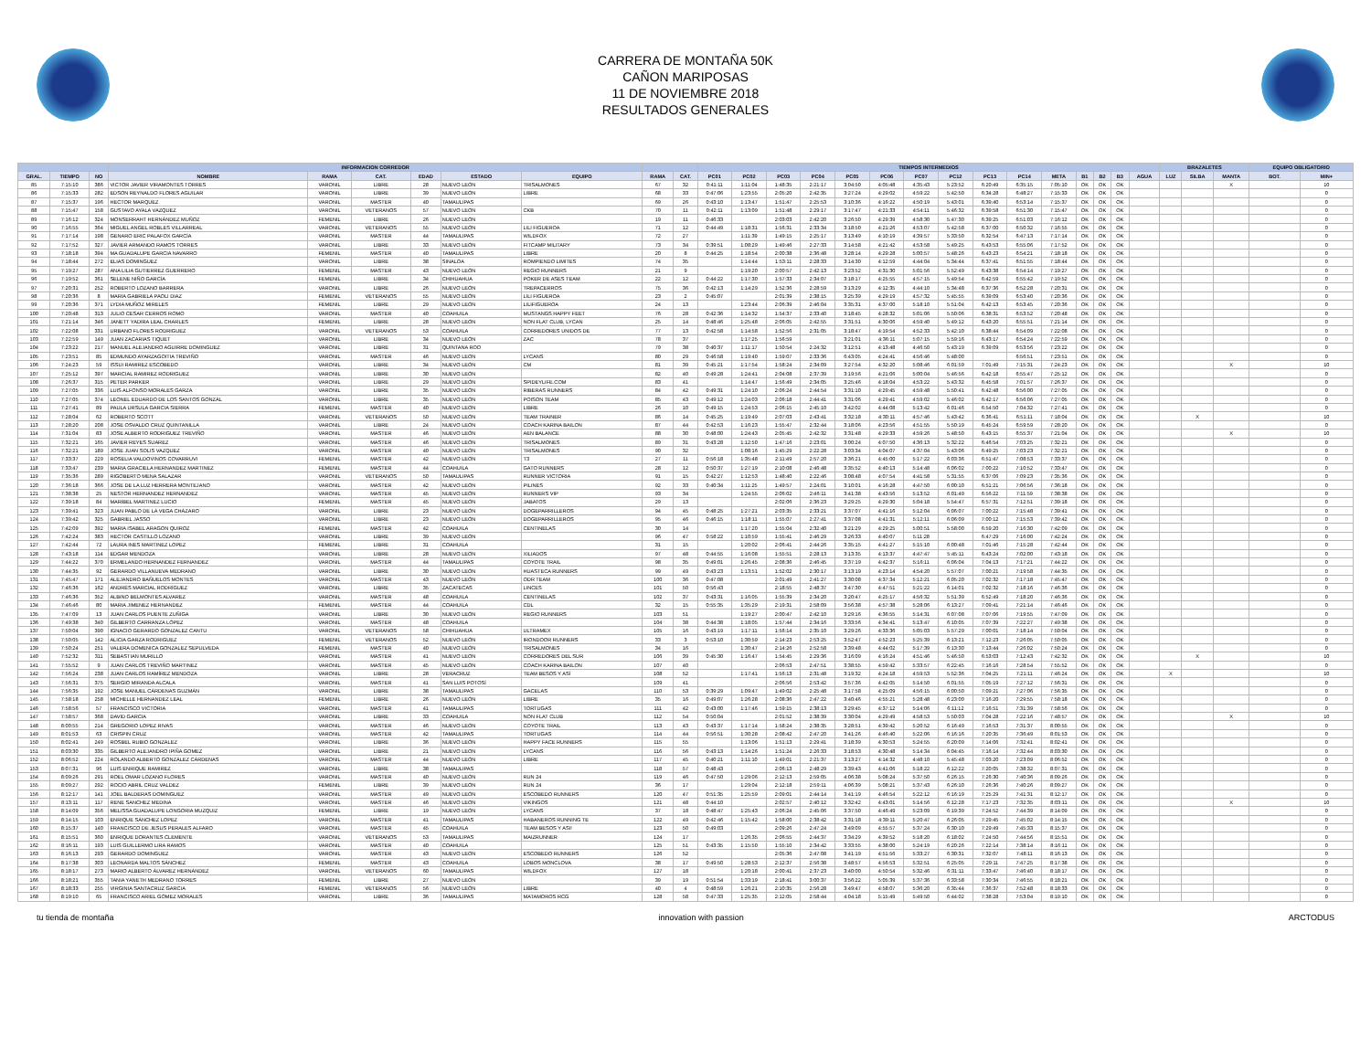CARRERA DE MONTAÑA 50K
CAÑON MARIPOSAS
11 DE NOVIEMBRE 2018
RESULTADOS GENERALES
| | | | INFORMACION CORREDOR | | | | | | | | TIEMPOS INTERMEDIOS | | | | | | | | | | | | | | | BRAZALETES | | | EQUIPO OBLIGATORIO | |
| --- | --- | --- | --- | --- | --- | --- | --- | --- | --- | --- | --- | --- | --- | --- | --- | --- | --- | --- | --- | --- | --- | --- | --- | --- | --- | --- | --- | --- | --- | --- |
| GRAL. | TIEMPO | NO | NOMBRE | RAMA | CAT. | EDAD | ESTADO | EQUIPO | RAMA | CAT. | PC01 | PC02 | PC03 | PC04 | PC05 | PC06 | PC07 | PC12 | PC13 | PC14 | META | B1 | B2 | B3 | AGUA | LUZ | SILBA | MANTA | BOT. | MIN+ |
| 85 | 7:15:10 | 386 | VICTOR JAVIER VIRAMONTES TORRES | VARONIL | LIBRE | 28 | NUEVO LEÓN | TRISALMONES | 67 | 32 | 0:41:11 | 1:11:04 | 1:48:35 | 2:21:17 | 3:04:50 | 4:05:48 | 4:35:43 | 5:23:52 | 6:20:49 | 6:35:15 | 7:05:10 | OK | OK | OK | | | | X | | 10 |
| 86 | 7:15:33 | 282 | EDSON REYNALDO FLORES AGUILAR | VARONIL | LIBRE | 39 | NUEVO LEÓN | LIBRE | 68 | 33 | 0:47:06 | 1:23:55 | 2:05:20 | 2:42:35 | 3:27:24 | 4:29:02 | 4:59:22 | 5:42:50 | 6:34:28 | 6:48:27 | 7:15:33 | OK | OK | OK | | | | | | 0 |
| 87 | 7:15:37 | 196 | HECTOR MARQUEZ | VARONIL | MASTER | 40 | TAMAULIPAS | | 69 | 26 | 0:43:10 | 1:13:47 | 1:51:47 | 2:25:53 | 3:10:36 | 4:16:22 | 4:50:19 | 5:43:01 | 6:39:40 | 6:53:14 | 7:15:37 | OK | OK | OK | | | | | | 0 |
| 88 | 7:15:47 | 158 | GUSTAVO AYALA VAZQUEZ | VARONIL | VETERANOS | 57 | NUEVO LEÓN | CKB | 70 | 11 | 0:42:11 | 1:13:09 | 1:51:48 | 2:29:17 | 3:17:47 | 4:21:33 | 4:54:11 | 5:46:32 | 6:39:58 | 6:51:30 | 7:15:47 | OK | OK | OK | | | | | | 0 |
| 89 | 7:16:12 | 324 | MONSERRAHT HERNÁNDEZ MUÑOZ | FEMENIL | LIBRE | 26 | NUEVO LEÓN | | 19 | 11 | 0:46:33 | | 2:03:03 | 2:42:20 | 3:26:50 | 4:29:39 | 4:58:30 | 5:47:30 | 6:39:25 | 6:51:03 | 7:16:12 | OK | OK | OK | | | | | | 0 |
| 90 | 7:16:55 | 364 | MIGUEL ANGEL ROBLES VILLARREAL | VARONIL | VETERANOS | 55 | NUEVO LEÓN | LILI FIGUEROA | 71 | 12 | 0:44:49 | 1:18:31 | 1:56:31 | 2:33:34 | 3:18:50 | 4:21:26 | 4:53:07 | 5:42:58 | 6:37:00 | 6:50:32 | 7:16:55 | OK | OK | OK | | | | | | 0 |
| 91 | 7:17:14 | 198 | GENARO ERIC PALAFOX GARCÍA | VARONIL | MASTER | 44 | TAMAULIPAS | WILDFOX | 72 | 27 | | 1:11:39 | 1:49:15 | 2:25:17 | 3:13:49 | 4:10:19 | 4:39:57 | 5:33:50 | 6:32:54 | 6:47:13 | 7:17:14 | OK | OK | OK | | | | | | 0 |
| 92 | 7:17:52 | 327 | JAVIER ARMANDO RAMOS TORRES | VARONIL | LIBRE | 33 | NUEVO LEÓN | FITCAMP MILITARY | 73 | 34 | 0:39:51 | 1:08:29 | 1:49:46 | 2:27:33 | 3:14:58 | 4:21:42 | 4:53:58 | 5:49:25 | 6:43:53 | 6:55:06 | 7:17:52 | OK | OK | OK | | | | | | 0 |
| 93 | 7:18:18 | 394 | MA GUADALUPE GARCIA NAVARRO | FEMENIL | MASTER | 40 | TAMAULIPAS | LIBRE | 20 | 8 | 0:44:25 | 1:18:54 | 2:00:38 | 2:36:48 | 3:28:14 | 4:29:28 | 5:00:57 | 5:48:26 | 6:43:23 | 6:54:21 | 7:18:18 | OK | OK | OK | | | | | | 0 |
| 94 | 7:18:44 | 272 | ELIAS DOMINGUEZ | VARONIL | LIBRE | 38 | SINALOA | ROMPIENDO LIMITES | 74 | 35 | | 1:14:44 | 1:53:11 | 2:28:33 | 3:14:30 | 4:12:59 | 4:44:04 | 5:34:44 | 6:37:41 | 6:51:55 | 7:18:44 | OK | OK | OK | | | | | | 0 |
| 95 | 7:19:27 | 287 | ANA LILIA GUTIERREZ GUERRERO | FEMENIL | MASTER | 43 | NUEVO LEÓN | REGIO RUNNERS | 21 | 9 | | 1:19:20 | 2:00:57 | 2:42:13 | 3:23:52 | 4:31:30 | 5:01:56 | 5:52:49 | 6:43:38 | 6:54:14 | 7:19:27 | OK | OK | OK | | | | | | 0 |
| 96 | 7:19:52 | 361 | SELENE NIÑO GARCÍA | FEMENIL | LIBRE | 34 | CHIHUAHUA | POKER DE ASES TEAM | 22 | 12 | 0:44:22 | 1:17:30 | 1:57:33 | 2:34:07 | 3:18:17 | 4:25:55 | 4:57:15 | 5:49:54 | 6:42:59 | 6:55:42 | 7:19:52 | OK | OK | OK | | | | | | 0 |
| 97 | 7:20:31 | 252 | ROBERTO LOZANO BARRERA | VARONIL | LIBRE | 26 | NUEVO LEÓN | TREPACERROS | 75 | 36 | 0:42:13 | 1:14:29 | 1:52:36 | 2:28:59 | 3:13:29 | 4:12:35 | 4:44:10 | 5:34:48 | 6:37:36 | 6:52:28 | 7:20:31 | OK | OK | OK | | | | | | 0 |
| 98 | 7:20:36 | 8 | MARIA GABRIELA PAOLI DIAZ | FEMENIL | VETERANOS | 55 | NUEVO LEÓN | LILI FIGUEROA | 23 | 2 | 0:45:07 | | 2:01:39 | 2:38:15 | 3:25:39 | 4:29:19 | 4:57:32 | 5:45:55 | 6:39:09 | 6:53:40 | 7:20:36 | OK | OK | OK | | | | | | 0 |
| 99 | 7:20:36 | 371 | LYDIA MUÑOZ MIRELES | FEMENIL | LIBRE | 29 | NUEVO LEÓN | LILIFIGUEROA | 24 | 13 | | 1:23:44 | 2:06:39 | 2:46:04 | 3:35:31 | 4:37:00 | 5:18:10 | 5:51:04 | 6:42:13 | 6:53:45 | 7:20:36 | OK | OK | OK | | | | | | 0 |
| 100 | 7:20:48 | 313 | JULIO CESAR CERROS ROMO | VARONIL | MASTER | 40 | COAHUILA | MUSTANGS HAPPY FEET | 76 | 28 | 0:42:36 | 1:14:32 | 1:54:37 | 2:33:40 | 3:18:45 | 4:28:32 | 5:01:06 | 5:50:06 | 6:38:31 | 6:53:52 | 7:20:48 | OK | OK | OK | | | | | | 0 |
| 101 | 7:21:14 | 346 | JANETT YADIRA LEAL CHARLES | FEMENIL | LIBRE | 28 | NUEVO LEÓN | NON FLAT CLUB, LYCAN | 25 | 14 | 0:48:46 | 1:25:48 | 2:06:05 | 2:42:55 | 3:31:51 | 4:30:06 | 4:59:40 | 5:49:12 | 6:43:20 | 6:55:51 | 7:21:14 | OK | OK | OK | | | | | | 0 |
| 102 | 7:22:08 | 331 | URBANO FLORES RODRIGUEZ | VARONIL | VETERANOS | 53 | COAHUILA | CORREDORES UNIDOS DE | 77 | 13 | 0:42:58 | 1:14:58 | 1:52:56 | 2:31:05 | 3:18:47 | 4:19:54 | 4:52:33 | 5:42:10 | 6:38:44 | 6:54:09 | 7:22:08 | OK | OK | OK | | | | | | 0 |
| 103 | 7:22:59 | 149 | JUAN ZACARIAS TIQUET | VARONIL | LIBRE | 34 | NUEVO LEÓN | ZAC | 78 | 37 | | 1:17:25 | 1:56:59 | | 3:21:01 | 4:36:11 | 5:07:15 | 5:59:16 | 6:43:17 | 6:54:24 | 7:22:59 | OK | OK | OK | | | | | | 0 |
| 104 | 7:23:22 | 217 | MANUEL ALEJANDRO AGUIRRE DOMINGUEZ | VARONIL | LIBRE | 31 | QUINTANA ROO | | 79 | 38 | 0:40:37 | 1:11:17 | 1:50:54 | 2:24:32 | 3:12:51 | 4:13:48 | 4:46:50 | 5:43:19 | 6:39:09 | 6:53:56 | 7:23:22 | OK | OK | OK | | | | | | 0 |
| 105 | 7:23:51 | 85 | EDMUNDO AYARZAGOITIA TREVIÑO | VARONIL | MASTER | 46 | NUEVO LEÓN | LYCANS | 80 | 29 | 0:46:58 | 1:19:40 | 1:59:07 | 2:33:36 | 6:43:05 | 4:24:41 | 4:56:46 | 5:48:00 | | 6:56:51 | 7:23:51 | OK | OK | OK | | | | | | 0 |
| 106 | 7:24:23 | 59 | ISSUI RAMIREZ ESCOBEDO | VARONIL | LIBRE | 34 | NUEVO LEÓN | CM | 81 | 39 | 0:45:21 | 1:17:54 | 1:58:24 | 2:34:09 | 3:27:54 | 4:32:20 | 5:08:46 | 6:01:59 | 7:01:49 | 7:15:31 | 7:24:23 | OK | OK | OK | | | | X | | 10 |
| 107 | 7:25:12 | 397 | MARCIAL RAMIREZ RODRIGUEZ | VARONIL | LIBRE | 30 | NUEVO LEÓN | | 82 | 40 | 0:49:28 | 1:24:41 | 2:04:08 | 2:37:39 | 3:19:56 | 4:21:06 | 5:00:04 | 5:46:56 | 6:42:18 | 6:55:47 | 7:25:12 | OK | OK | OK | | | | | | 0 |
| 108 | 7:26:37 | 315 | PETER PARKER | VARONIL | LIBRE | 29 | NUEVO LEÓN | SPIDEYLIFE.COM | 83 | 41 | | 1:14:47 | 1:56:49 | 2:34:05 | 3:25:46 | 4:18:04 | 4:53:22 | 5:43:32 | 6:45:58 | 7:01:57 | 7:26:37 | OK | OK | OK | | | | | | 0 |
| 109 | 7:27:05 | 336 | LUIS ALFONSO MORALES GARZA | VARONIL | LIBRE | 35 | NUEVO LEÓN | RIBERAS RUNNERS | 84 | 42 | 0:49:31 | 1:24:10 | 2:06:24 | 2:44:54 | 3:31:10 | 4:29:45 | 4:59:48 | 5:50:41 | 6:42:48 | 6:56:00 | 7:27:05 | OK | OK | OK | | | | | | 0 |
| 110 | 7:27:05 | 374 | LEONEL EDUARDO DE LOS SANTOS GONZÁL | VARONIL | LIBRE | 35 | NUEVO LEÓN | POISON TEAM | 85 | 43 | 0:49:12 | 1:24:03 | 2:06:18 | 2:44:41 | 3:31:06 | 4:29:41 | 4:59:02 | 5:46:02 | 6:42:17 | 6:56:06 | 7:27:05 | OK | OK | OK | | | | | | 0 |
| 111 | 7:27:41 | 89 | PAULA URSULA GARCIA SIERRA | FEMENIL | MASTER | 40 | NUEVO LEÓN | LIBRE | 26 | 10 | 0:49:15 | 1:24:53 | 2:06:15 | 2:45:10 | 3:42:02 | 4:44:08 | 5:13:42 | 6:01:46 | 6:54:50 | 7:04:32 | 7:27:41 | OK | OK | OK | | | | | | 0 |
| 112 | 7:28:04 | 62 | ROBERTO SCOTT | VARONIL | VETERANOS | 50 | NUEVO LEÓN | TEAM TRAINER | 86 | 14 | 0:45:25 | 1:19:49 | 2:07:03 | 2:43:41 | 3:32:18 | 4:30:11 | 4:57:46 | 5:43:42 | 6:36:41 | 6:51:11 | 7:18:04 | OK | OK | OK | | | X | | | 10 |
| 113 | 7:28:20 | 208 | JOSE OSVALDO CRUZ QUINTANILLA | VARONIL | LIBRE | 24 | NUEVO LEÓN | COACH KARINA BAILON | 87 | 44 | 0:42:53 | 1:16:23 | 1:55:47 | 2:32:44 | 3:18:06 | 4:23:56 | 4:51:55 | 5:50:19 | 6:45:24 | 6:59:59 | 7:28:20 | OK | OK | OK | | | | | | 0 |
| 114 | 7:31:04 | 83 | JOSE ALBERTO RODRIGUEZ TREVIÑO | VARONIL | MASTER | 46 | NUEVO LEÓN | AEN BALANCE | 88 | 30 | 0:48:00 | 1:24:43 | 2:05:45 | 2:42:32 | 3:31:48 | 4:29:33 | 4:59:26 | 5:48:50 | 6:43:15 | 6:55:37 | 7:21:04 | OK | OK | OK | | | | X | | 10 |
| 115 | 7:32:21 | 165 | JAVIER REYES SUAREZ | VARONIL | MASTER | 46 | NUEVO LEÓN | TRISALMONES | 89 | 31 | 0:43:28 | 1:12:50 | 1:47:16 | 2:23:01 | 3:00:24 | 4:07:50 | 4:36:13 | 5:32:22 | 6:46:54 | 7:03:25 | 7:32:21 | OK | OK | OK | | | | | | 0 |
| 116 | 7:32:21 | 189 | JOSE JUAN SOLIS VAZQUEZ | VARONIL | MASTER | 40 | NUEVO LEÓN | TRISALMONES | 90 | 32 | | 1:08:16 | 1:45:29 | 2:22:28 | 3:03:34 | 4:04:07 | 4:37:04 | 5:43:06 | 6:49:25 | 7:03:23 | 7:32:21 | OK | OK | OK | | | | | | 0 |
| 117 | 7:33:37 | 229 | ROSELIA VALDOVINOS COVARRUVI | FEMENIL | MASTER | 42 | NUEVO LEÓN | T3 | 27 | 11 | 0:56:18 | 1:35:48 | 2:11:49 | 2:57:20 | 3:36:21 | 4:45:00 | 5:17:22 | 6:03:36 | 6:51:47 | 7:08:53 | 7:33:37 | OK | OK | OK | | | | | | 0 |
| 118 | 7:33:47 | 239 | MARIA GRACIELA HERNANDEZ MARTINEZ | FEMENIL | MASTER | 44 | COAHUILA | GATO RUNNERS | 28 | 12 | 0:50:37 | 1:27:19 | 2:10:08 | 2:46:48 | 3:35:52 | 4:40:13 | 5:14:48 | 6:06:02 | 7:00:22 | 7:10:52 | 7:33:47 | OK | OK | OK | | | | | | 0 |
| 119 | 7:35:36 | 289 | RIGOBERTO MENA SALAZAR | VARONIL | VETERANOS | 50 | TAMAULIPAS | RUNNER VICTORIA | 91 | 15 | 0:42:27 | 1:12:53 | 1:48:40 | 2:22:46 | 3:08:48 | 4:07:54 | 4:41:58 | 5:31:55 | 6:37:06 | 7:09:23 | 7:35:36 | OK | OK | OK | | | | | | 0 |
| 120 | 7:36:18 | 366 | JOSE DE LA LUZ HERRERA MONTEJANO | VARONIL | MASTER | 42 | NUEVO LEÓN | PILINES | 92 | 33 | 0:40:34 | 1:11:25 | 1:49:57 | 2:24:01 | 3:10:01 | 4:16:28 | 4:47:50 | 6:00:10 | 6:51:21 | 7:06:56 | 7:36:18 | OK | OK | OK | | | | | | 0 |
| 121 | 7:38:38 | 25 | NESTOR HERNANDEZ HERNANDEZ | VARONIL | MASTER | 45 | NUEVO LEÓN | RUNNERS VIP | 93 | 34 | | 1:24:55 | 2:06:02 | 2:46:11 | 3:41:38 | 4:43:56 | 5:13:52 | 6:01:49 | 6:56:22 | 7:11:59 | 7:38:38 | OK | OK | OK | | | | | | 0 |
| 122 | 7:39:18 | 84 | MARIBEL MARTINEZ LUCIO | FEMENIL | MASTER | 45 | NUEVO LEÓN | JABATOS | 29 | 13 | | | 2:02:06 | 2:36:23 | 3:29:25 | 4:29:30 | 5:04:18 | 5:54:47 | 6:57:31 | 7:12:51 | 7:39:18 | OK | OK | OK | | | | | | 0 |
| 123 | 7:39:41 | 323 | JUAN PABLO DE LA VEGA CHÁZARO | VARONIL | LIBRE | 23 | NUEVO LEÓN | DOGEPARRILLEROS | 94 | 45 | 0:48:25 | 1:27:21 | 2:03:35 | 2:33:21 | 3:37:07 | 4:41:16 | 5:12:04 | 6:06:07 | 7:00:22 | 7:15:48 | 7:39:41 | OK | OK | OK | | | | | | 0 |
| 124 | 7:39:42 | 325 | GABRIEL JASSO | VARONIL | LIBRE | 23 | NUEVO LEÓN | DOGEPARRILLEROS | 95 | 46 | 0:46:15 | 1:18:11 | 1:55:07 | 2:27:41 | 3:37:08 | 4:41:31 | 5:12:11 | 6:06:09 | 7:00:12 | 7:15:53 | 7:39:42 | OK | OK | OK | | | | | | 0 |
| 125 | 7:42:09 | 392 | MARIA ISABEL ARAGON QUIROZ | FEMENIL | MASTER | 42 | COAHUILA | CENTINELAS | 30 | 14 | | 1:17:20 | 1:55:04 | 2:32:40 | 3:21:29 | 4:29:25 | 5:00:51 | 5:58:00 | 6:59:20 | 7:16:30 | 7:42:09 | OK | OK | OK | | | | | | 0 |
| 126 | 7:42:24 | 383 | HECTOR CASTILLO LOZANO | VARONIL | LIBRE | 39 | NUEVO LEÓN | | 96 | 47 | 0:58:22 | 1:10:59 | 1:55:41 | 2:46:29 | 3:26:33 | 4:40:07 | 5:11:28 | | 6:47:29 | 7:16:00 | 7:42:24 | OK | OK | OK | | | | | | 0 |
| 127 | 7:42:44 | 72 | LAURA INES MARTINEZ LOPEZ | FEMENIL | LIBRE | 31 | COAHUILA | | 31 | 15 | | 1:20:02 | 2:06:41 | 2:44:26 | 3:35:15 | 4:41:27 | 5:15:10 | 6:00:48 | 7:01:46 | 7:15:28 | 7:42:44 | OK | OK | OK | | | | | | 0 |
| 128 | 7:43:18 | 114 | EDGAR MENDOZA | VARONIL | LIBRE | 28 | NUEVO LEÓN | XILIADOS | 97 | 48 | 0:44:55 | 1:16:08 | 1:55:51 | 2:28:13 | 3:13:35 | 4:13:37 | 4:47:47 | 5:45:11 | 6:43:24 | 7:02:00 | 7:43:18 | OK | OK | OK | | | | | | 0 |
| 129 | 7:44:22 | 370 | ERMELANDO HERNANDEZ FERNANDEZ | VARONIL | MASTER | 44 | TAMAULIPAS | COYOTE TRAIL | 98 | 35 | 0:49:01 | 1:26:45 | 2:08:36 | 2:46:45 | 3:37:19 | 4:42:37 | 5:16:11 | 6:06:04 | 7:04:13 | 7:17:21 | 7:44:22 | OK | OK | OK | | | | | | 0 |
| 130 | 7:44:35 | 92 | GERARDO VILLANUEVA MEDRANO | VARONIL | LIBRE | 30 | NUEVO LEÓN | HUASTECA RUNNERS | 99 | 49 | 0:43:23 | 1:13:51 | 1:52:02 | 2:30:17 | 3:13:19 | 4:23:14 | 4:54:20 | 5:57:07 | 7:00:21 | 7:19:58 | 7:44:35 | OK | OK | OK | | | | | | 0 |
| 131 | 7:45:47 | 171 | ALEJANDRO BAÑUELOS MONTES | VARONIL | MASTER | 43 | NUEVO LEÓN | ODR TEAM | 100 | 36 | 0:47:08 | | 2:01:49 | 2:41:27 | 3:30:08 | 4:37:34 | 5:12:21 | 6:05:20 | 7:02:32 | 7:17:18 | 7:45:47 | OK | OK | OK | | | | | | 0 |
| 132 | 7:46:36 | 162 | ANDRÉS MARCIAL RODRÍGUEZ | VARONIL | LIBRE | 35 | ZACATECAS | LINCES | 101 | 50 | 0:56:43 | | 2:18:55 | 2:48:37 | 3:47:30 | 4:47:51 | 5:21:22 | 6:14:01 | 7:02:32 | 7:18:16 | 7:46:36 | OK | OK | OK | | | | | | 0 |
| 133 | 7:46:36 | 352 | ALBINO BELMONTES ALVAREZ | VARONIL | MASTER | 48 | COAHUILA | CENTINELAS | 102 | 37 | 0:43:31 | 1:16:05 | 1:55:39 | 2:34:20 | 3:20:47 | 4:25:17 | 4:56:32 | 5:51:39 | 6:52:49 | 7:18:20 | 7:46:36 | OK | OK | OK | | | | | | 0 |
| 134 | 7:46:46 | 80 | MARIA JIMENEZ HERNANDEZ | FEMENIL | MASTER | 44 | COAHUILA | CDL | 32 | 15 | 0:55:35 | 1:35:29 | 2:19:31 | 2:58:09 | 3:56:38 | 4:57:38 | 5:28:06 | 6:13:27 | 7:09:41 | 7:21:14 | 7:46:46 | OK | OK | OK | | | | | | 0 |
| 135 | 7:47:09 | 13 | JUAN CARLOS PUENTE ZUÑIGA | VARONIL | LIBRE | 30 | NUEVO LEÓN | REGIO RUNNERS | 103 | 51 | | 1:19:27 | 2:00:47 | 2:42:10 | 3:29:16 | 4:36:55 | 5:14:31 | 6:07:08 | 7:07:06 | 7:19:55 | 7:47:09 | OK | OK | OK | | | | | | 0 |
| 136 | 7:49:38 | 340 | GILBERTO CARRANZA LÓPEZ | VARONIL | MASTER | 48 | COAHUILA | | 104 | 38 | 0:44:38 | 1:18:05 | 1:57:44 | 2:34:16 | 3:33:56 | 4:34:41 | 5:13:47 | 6:10:05 | 7:07:39 | 7:22:27 | 7:49:38 | OK | OK | OK | | | | | | 0 |
| 137 | 7:50:04 | 390 | IGNACIO GERARDO GONZALEZ CANTU | VARONIL | VETERANOS | 58 | CHIHUAHUA | ULTRAMEX | 105 | 16 | 0:43:19 | 1:17:11 | 1:56:14 | 2:35:10 | 3:29:26 | 4:33:36 | 5:05:03 | 5:57:29 | 7:00:01 | 7:18:14 | 7:50:04 | OK | OK | OK | | | | | | 0 |
| 138 | 7:50:05 | 142 | ALICIA GARZA RODRIGUEZ | FEMENIL | VETERANOS | 52 | NUEVO LEÓN | IRONDOOR RUNNERS | 33 | 3 | 0:53:10 | 1:30:59 | 2:14:23 | 2:53:25 | 3:52:47 | 4:52:23 | 5:25:39 | 6:13:21 | 7:12:23 | 7:26:05 | 7:50:05 | OK | OK | OK | | | | | | 0 |
| 139 | 7:50:24 | 251 | VALERA DOMENICA GONZALEZ SEPULVEDA | FEMENIL | MASTER | 40 | NUEVO LEÓN | TRISALMONES | 34 | 16 | | 1:30:47 | 2:14:26 | 2:52:58 | 3:39:48 | 4:44:02 | 5:17:39 | 6:13:30 | 7:13:44 | 7:26:02 | 7:50:24 | OK | OK | OK | | | | | | 0 |
| 140 | 7:52:32 | 311 | SEBASTIAN MURILLO | VARONIL | MASTER | 41 | NUEVO LEÓN | CORREDORES DEL SUR | 106 | 39 | 0:45:30 | 1:16:47 | 1:54:45 | 2:29:36 | 3:16:09 | 4:16:24 | 4:51:46 | 5:46:50 | 6:53:03 | 7:12:43 | 7:42:32 | OK | OK | OK | | | X | | | 10 |
| 141 | 7:55:52 | 9 | JUAN CARLOS TREVIÑO MARTINEZ | VARONIL | MASTER | 45 | NUEVO LEÓN | COACH KARINA BAILON | 107 | 40 | | | 2:06:53 | 2:47:51 | 3:38:55 | 4:59:42 | 5:33:57 | 6:22:45 | 7:16:16 | 7:28:54 | 7:55:52 | OK | OK | OK | | | | | | 0 |
| 142 | 7:56:24 | 238 | JUAN CARLOS RAMÍREZ MENDOZA | VARONIL | LIBRE | 28 | VERACRUZ | TEAM BESOS Y ASÍ | 108 | 52 | | 1:17:41 | 1:56:13 | 2:31:48 | 3:19:32 | 4:24:18 | 4:59:53 | 5:52:36 | 7:04:25 | 7:21:11 | 7:46:24 | OK | OK | OK | | X | | | | 10 |
| 143 | 7:56:31 | 375 | SERGIO MIRANDA ALCALA | VARONIL | MASTER | 41 | SAN LUIS POTOSÍ | | 109 | 41 | | | 2:06:56 | 2:53:42 | 3:57:36 | 4:42:05 | 5:14:50 | 6:01:55 | 7:05:19 | 7:27:12 | 7:56:31 | OK | OK | OK | | | | | | 0 |
| 144 | 7:56:35 | 192 | JOSE MANUEL CÁRDENAS GUZMÁN | VARONIL | LIBRE | 38 | TAMAULIPAS | GACELAS | 110 | 53 | 0:39:29 | 1:09:47 | 1:49:02 | 2:25:48 | 3:17:58 | 4:25:09 | 4:56:15 | 6:00:50 | 7:09:21 | 7:27:06 | 7:56:35 | OK | OK | OK | | | | | | 0 |
| 145 | 7:58:18 | 258 | MICHELLE HERNANDEZ LEAL | FEMENIL | LIBRE | 26 | NUEVO LEÓN | LIBRE | 35 | 16 | 0:49:07 | 1:26:28 | 2:08:36 | 2:47:22 | 3:40:46 | 4:55:21 | 5:28:48 | 6:23:00 | 7:16:20 | 7:29:55 | 7:58:18 | OK | OK | OK | | | | | | 0 |
| 146 | 7:58:56 | 57 | FRANCISCO VICTORIA | VARONIL | MASTER | 41 | TAMAULIPAS | TORTUGAS | 111 | 42 | 0:43:00 | 1:17:46 | 1:59:15 | 2:38:13 | 3:29:45 | 4:37:12 | 5:14:06 | 6:11:12 | 7:16:51 | 7:31:39 | 7:58:56 | OK | OK | OK | | | | | | 0 |
| 147 | 7:58:57 | 368 | DAVID GARCIA | VARONIL | LIBRE | 33 | COAHUILA | NON FLAT CLUB | 112 | 54 | 0:50:04 | | 2:01:52 | 2:38:39 | 3:30:04 | 4:29:49 | 4:58:53 | 5:50:03 | 7:04:28 | 7:22:16 | 7:48:57 | OK | OK | OK | | | | X | | 10 |
| 148 | 8:00:55 | 214 | GREGORIO LOPEZ RIVAS | VARONIL | MASTER | 46 | NUEVO LEÓN | COYOTE TRAIL | 113 | 43 | 0:43:37 | 1:17:14 | 1:58:24 | 2:38:35 | 3:28:51 | 4:39:42 | 5:20:52 | 6:16:49 | 7:16:53 | 7:31:37 | 8:00:55 | OK | OK | OK | | | | | | 0 |
| 149 | 8:01:53 | 63 | CRISPIN CRUZ | VARONIL | MASTER | 42 | TAMAULIPAS | TORTUGAS | 114 | 44 | 0:56:51 | 1:30:28 | 2:08:42 | 2:47:20 | 3:41:26 | 4:46:40 | 5:22:06 | 6:16:16 | 7:20:35 | 7:36:49 | 8:01:53 | OK | OK | OK | | | | | | 0 |
| 150 | 8:02:41 | 249 | ROSBEL RUBIO GONZALEZ | VARONIL | LIBRE | 36 | NUEVO LEÓN | HAPPY FACE RUNNERS | 115 | 55 | | 1:13:06 | 1:51:13 | 2:29:41 | 3:18:39 | 4:30:53 | 5:24:55 | 6:20:09 | 7:14:06 | 7:32:41 | 8:02:41 | OK | OK | OK | | | | | | 0 |
| 151 | 8:03:30 | 335 | GILBERTO ALEJANDRO IPIÑA GOMEZ | VARONIL | LIBRE | 21 | NUEVO LEÓN | LYCANS | 116 | 56 | 0:43:13 | 1:14:26 | 1:51:24 | 2:26:33 | 3:18:53 | 4:30:48 | 5:14:34 | 6:04:45 | 7:16:14 | 7:32:44 | 8:03:30 | OK | OK | OK | | | | | | 0 |
| 152 | 8:06:52 | 224 | ROLANDO ALBERTO GONZÁLEZ CÁRDENAS | VARONIL | MASTER | 44 | NUEVO LEÓN | LIBRE | 117 | 45 | 0:40:21 | 1:11:10 | 1:49:01 | 2:21:37 | 3:13:27 | 4:14:32 | 4:48:10 | 5:45:48 | 7:03:20 | 7:23:09 | 8:06:52 | OK | OK | OK | | | | | | 0 |
| 153 | 8:07:31 | 96 | LUIS ENRIQUE RAMIREZ | VARONIL | LIBRE | 38 | TAMAULIPAS | | 118 | 57 | 0:48:43 | | 2:06:13 | 2:48:29 | 3:39:43 | 4:41:06 | 5:18:22 | 6:12:22 | 7:20:05 | 7:38:32 | 8:07:31 | OK | OK | OK | | | | | | 0 |
| 154 | 8:09:26 | 291 | ROEL OMAR LOZANO FLORES | VARONIL | MASTER | 40 | NUEVO LEÓN | RUN 24 | 119 | 46 | 0:47:50 | 1:29:06 | 2:12:13 | 2:59:05 | 4:06:38 | 5:08:24 | 5:37:50 | 6:26:15 | 7:26:30 | 7:40:36 | 8:09:26 | OK | OK | OK | | | | | | 0 |
| 155 | 8:09:27 | 292 | ROCIO ABRIL CRUZ VALDEZ | FEMENIL | LIBRE | 39 | NUEVO LEÓN | RUN 24 | 36 | 17 | | 1:29:04 | 2:12:18 | 2:59:11 | 4:06:39 | 5:08:21 | 5:37:43 | 6:26:10 | 7:26:36 | 7:40:26 | 8:09:27 | OK | OK | OK | | | | | | 0 |
| 156 | 8:12:17 | 141 | JOEL BALDERAS DOMINGUEZ | VARONIL | MASTER | 49 | NUEVO LEÓN | ESCOBEDO RUNNERS | 120 | 47 | 0:51:35 | 1:25:59 | 2:09:01 | 2:44:14 | 3:41:19 | 4:46:54 | 5:22:12 | 6:16:19 | 7:25:29 | 7:41:31 | 8:12:17 | OK | OK | OK | | | | | | 0 |
| 157 | 8:13:11 | 117 | RENE SANCHEZ MEDINA | VARONIL | MASTER | 46 | NUEVO LEÓN | VIKINGOS | 121 | 48 | 0:44:10 | | 2:02:57 | 2:40:12 | 3:32:42 | 4:43:01 | 5:14:56 | 6:12:28 | 7:17:23 | 7:32:35 | 8:03:11 | OK | OK | OK | | | | X | | 10 |
| 158 | 8:14:09 | 356 | MELISSA GUADALUPE LONGORIA MUZQUIZ | FEMENIL | LIBRE | 19 | NUEVO LEÓN | LYCANS | 37 | 18 | 0:48:47 | 1:25:43 | 2:06:24 | 2:45:06 | 3:37:50 | 4:46:49 | 5:23:09 | 6:19:39 | 7:24:52 | 7:44:39 | 8:14:09 | OK | OK | OK | | | | | | 0 |
| 159 | 8:14:15 | 103 | ENRIQUE SÁNCHEZ LOPEZ | VARONIL | MASTER | 41 | TAMAULIPAS | HABANEROS RUNNING TE | 122 | 49 | 0:42:46 | 1:15:42 | 1:58:00 | 2:38:42 | 3:31:18 | 4:39:11 | 5:20:47 | 6:26:05 | 7:29:45 | 7:45:02 | 8:14:15 | OK | OK | OK | | | | | | 0 |
| 160 | 8:15:37 | 140 | FRANCISCO DE JESUS PERALES ALFARO | VARONIL | MASTER | 45 | COAHUILA | TEAM BESOS Y ASI! | 123 | 50 | 0:49:03 | | 2:09:26 | 2:47:24 | 3:49:09 | 4:55:57 | 5:37:24 | 6:30:10 | 7:29:49 | 7:45:33 | 8:15:37 | OK | OK | OK | | | | | | 0 |
| 161 | 8:15:51 | 360 | ENRIQUE DORANTES CLEMENTE | VARONIL | VETERANOS | 53 | TAMAULIPAS | MAIZRUNNER | 124 | 17 | | 1:26:35 | 2:06:55 | 2:44:37 | 3:34:29 | 4:39:52 | 5:18:20 | 6:18:02 | 7:24:50 | 7:44:56 | 8:15:51 | OK | OK | OK | | | | | | 0 |
| 162 | 8:16:11 | 193 | LUIS GUILLERMO LIRA RAMOS | VARONIL | MASTER | 40 | COAHUILA | | 125 | 51 | 0:43:35 | 1:15:50 | 1:55:10 | 2:34:42 | 3:33:55 | 4:38:00 | 5:24:19 | 6:20:26 | 7:22:14 | 7:38:14 | 8:16:11 | OK | OK | OK | | | | | | 0 |
| 163 | 8:16:13 | 293 | GERARDO DOMINGUEZ | VARONIL | MASTER | 43 | NUEVO LEÓN | ESCOBEDO RUNNERS | 126 | 52 | | | 2:05:36 | 2:47:08 | 3:41:19 | 4:51:56 | 5:33:27 | 6:30:31 | 7:32:07 | 7:48:11 | 8:16:13 | OK | OK | OK | | | | | | 0 |
| 164 | 8:17:38 | 303 | LEONARDA MALTOS SÁNCHEZ | FEMENIL | MASTER | 43 | COAHUILA | LOBOS MONCLOVA | 38 | 17 | 0:49:50 | 1:28:53 | 2:12:37 | 2:56:38 | 3:48:57 | 4:56:53 | 5:32:51 | 6:25:05 | 7:29:11 | 7:47:25 | 8:17:38 | OK | OK | OK | | | | | | 0 |
| 165 | 8:18:17 | 273 | MARIO ALBERTO ÁLVAREZ HERNÁNDEZ | VARONIL | VETERANOS | 60 | TAMAULIPAS | WILDFOX | 127 | 18 | | 1:20:18 | 2:00:41 | 2:37:23 | 3:40:00 | 4:50:54 | 5:32:46 | 6:31:11 | 7:33:47 | 7:46:40 | 8:18:17 | OK | OK | OK | | | | | | 0 |
| 166 | 8:18:21 | 355 | TANIA YANETH MEDRANO TORRES | FEMENIL | LIBRE | 27 | NUEVO LEÓN | | 39 | 19 | 0:51:54 | 1:33:19 | 2:18:41 | 3:00:37 | 3:56:22 | 5:05:39 | 5:37:36 | 6:33:58 | 7:30:34 | 7:46:55 | 8:18:21 | OK | OK | OK | | | | | | 0 |
| 167 | 8:18:33 | 255 | VIRGINIA SANTACRUZ GARCIA | FEMENIL | VETERANOS | 56 | NUEVO LEÓN | LIBRE | 40 | 4 | 0:48:59 | 1:26:21 | 2:10:35 | 2:56:28 | 3:49:47 | 4:58:07 | 5:36:20 | 6:35:44 | 7:36:37 | 7:52:48 | 8:18:33 | OK | OK | OK | | | | | | 0 |
| 168 | 8:19:10 | 65 | FRANCISCO ARIEL GÓMEZ MORALES | VARONIL | LIBRE | 36 | TAMAULIPAS | MATAMOROS RCG | 128 | 58 | 0:47:33 | 1:25:35 | 2:12:05 | 2:58:44 | 4:04:18 | 5:15:49 | 5:49:50 | 6:44:02 | 7:38:28 | 7:53:04 | 8:19:10 | OK | OK | OK | | | | | | 0 |
tu tienda de montaña innovation with passion ARCTODUS